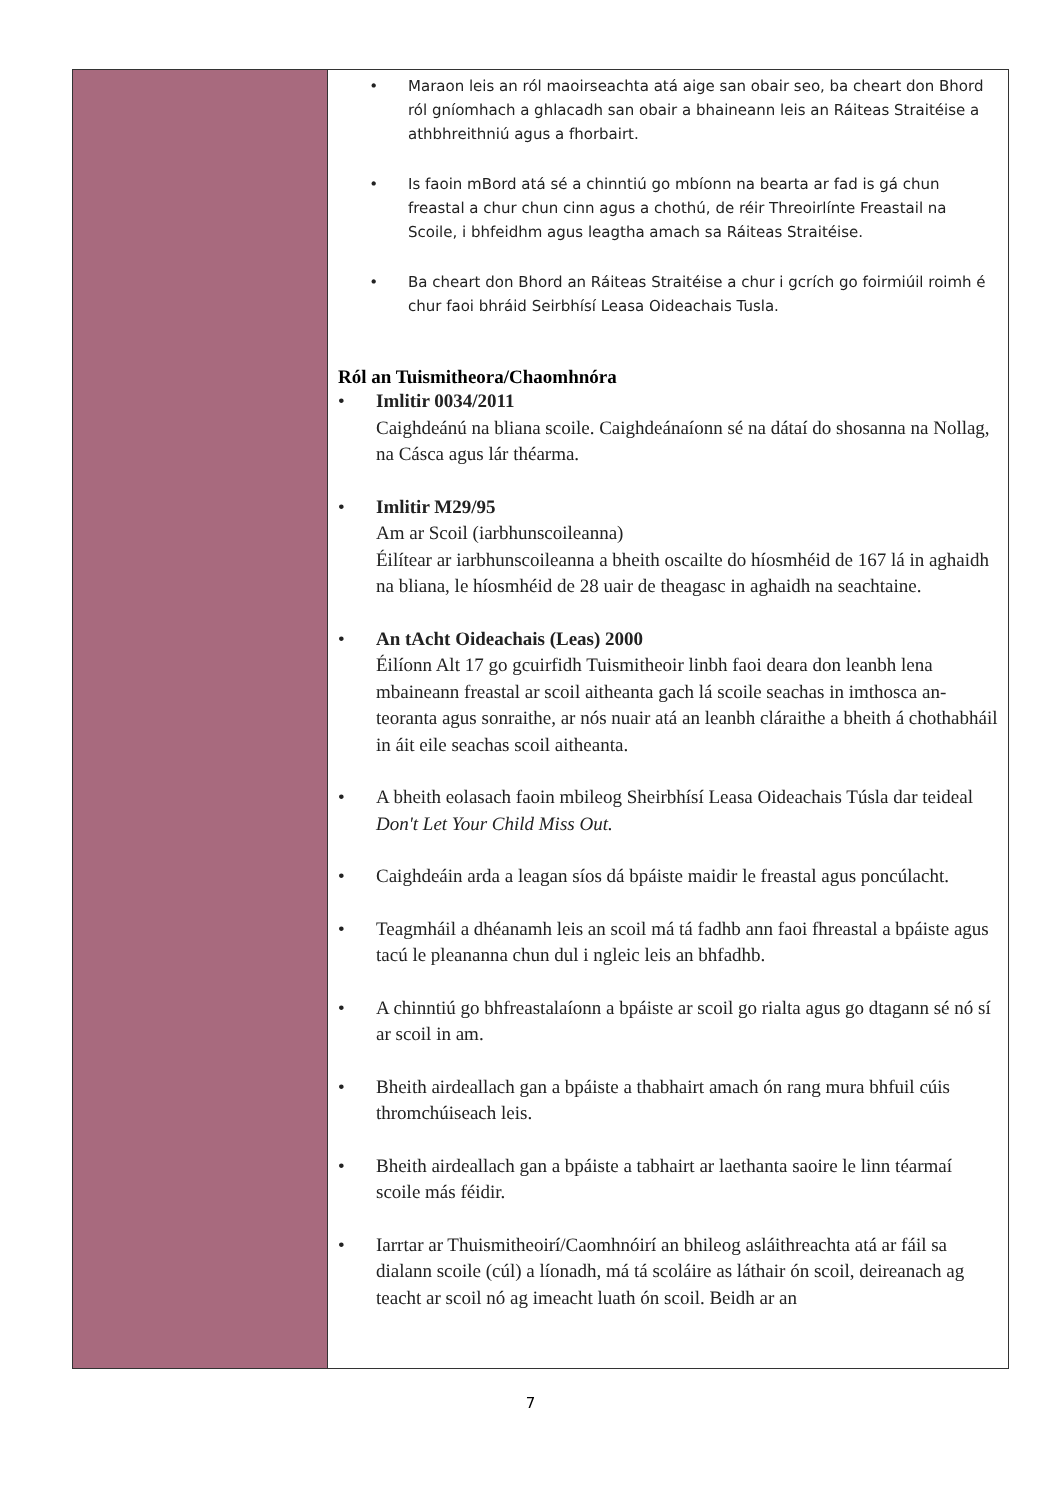• Maraon leis an ról maoirseachta atá aige san obair seo, ba cheart don Bhord ról gníomhach a ghlacadh san obair a bhaineann leis an Ráiteas Straitéise a athbhreithniú agus a fhorbairt.
• Is faoin mBord atá sé a chinntiú go mbíonn na bearta ar fad is gá chun freastal a chur chun cinn agus a chothú, de réir Threoirlínte Freastail na Scoile, i bhfeidhm agus leagtha amach sa Ráiteas Straitéise.
• Ba cheart don Bhord an Ráiteas Straitéise a chur i gcrích go foirmiúil roimh é chur faoi bhráid Seirbhísí Leasa Oideachais Tusla.
Ról an Tuismitheora/Chaomhnóra
• Imlitir 0034/2011
Caighdeánú na bliana scoile. Caighdeánaíonn sé na dátaí do shosanna na Nollag, na Cásca agus lár théarma.
• Imlitir M29/95
Am ar Scoil (iarbhunscoileanna)
Éilítear ar iarbhunscoileanna a bheith oscailte do híosmhéid de 167 lá in aghaidh na bliana, le híosmhéid de 28 uair de theagasc in aghaidh na seachtaine.
• An tAcht Oideachais (Leas) 2000
Éilíonn Alt 17 go gcuirfidh Tuismitheoir linbh faoi deara don leanbh lena mbaineann freastal ar scoil aitheanta gach lá scoile seachas in imthosca an-teoranta agus sonraithe, ar nós nuair atá an leanbh cláraithe a bheith á chothabháil in áit eile seachas scoil aitheanta.
• A bheith eolasach faoin mbileog Sheirbhísí Leasa Oideachais Túsla dar teideal Don't Let Your Child Miss Out.
• Caighdeáin arda a leagan síos dá bpáiste maidir le freastal agus poncúlacht.
• Teagmháil a dhéanamh leis an scoil má tá fadhb ann faoi fhreastal a bpáiste agus tacú le pleananna chun dul i ngleic leis an bhfadhb.
• A chinntiú go bhfreastalaíonn a bpáiste ar scoil go rialta agus go dtagann sé nó sí ar scoil in am.
• Bheith airdeallach gan a bpáiste a thabhairt amach ón rang mura bhfuil cúis thromchúiseach leis.
• Bheith airdeallach gan a bpáiste a tabhairt ar laethanta saoire le linn téarmaí scoile más féidir.
• Iarrtar ar Thuismitheoirí/Caomhnóirí an bhileog asláithreachta atá ar fáil sa dialann scoile (cúl) a líonadh, má tá scoláire as láthair ón scoil, deireanach ag teacht ar scoil nó ag imeacht luath ón scoil. Beidh ar an
7